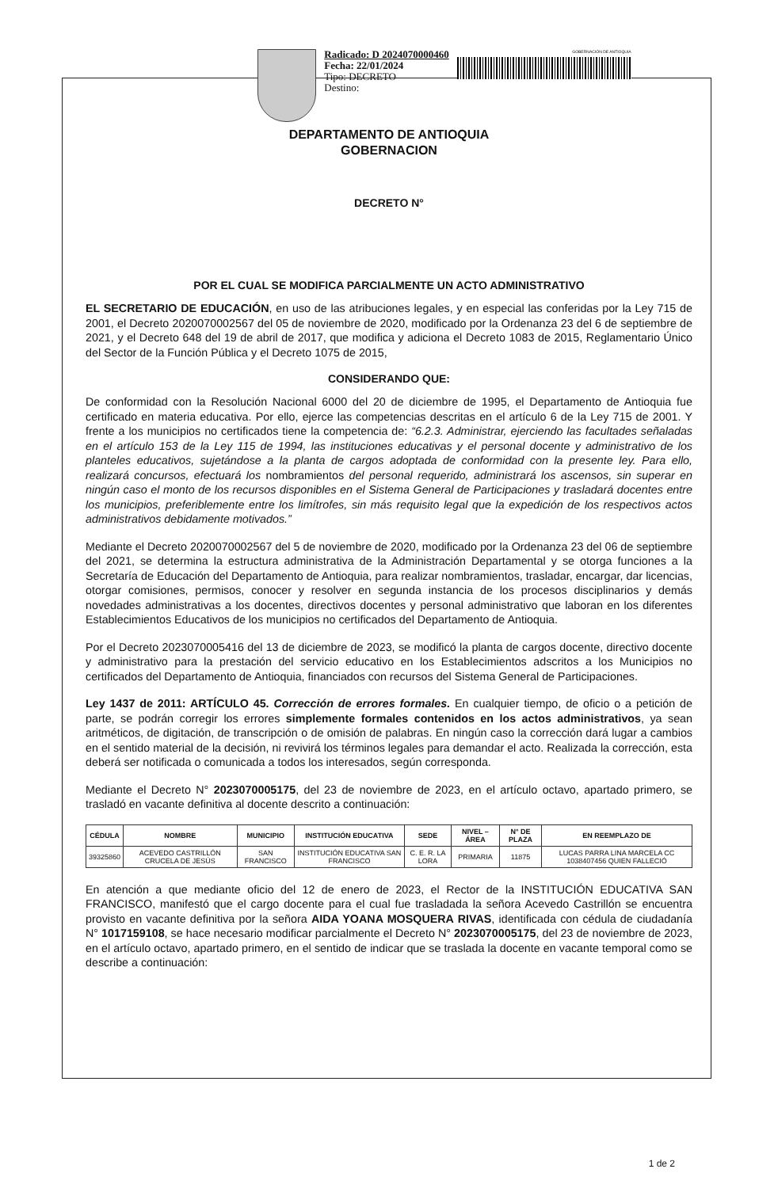Radicado: D 2024070000460
Fecha: 22/01/2024
Tipo: DECRETO
Destino:
GOBERNACIÓN DE ANTIOQUIA
DEPARTAMENTO DE ANTIOQUIA
GOBERNACION
DECRETO N°
POR EL CUAL SE MODIFICA PARCIALMENTE UN ACTO ADMINISTRATIVO
EL SECRETARIO DE EDUCACIÓN, en uso de las atribuciones legales, y en especial las conferidas por la Ley 715 de 2001, el Decreto 2020070002567 del 05 de noviembre de 2020, modificado por la Ordenanza 23 del 6 de septiembre de 2021, y el Decreto 648 del 19 de abril de 2017, que modifica y adiciona el Decreto 1083 de 2015, Reglamentario Único del Sector de la Función Pública y el Decreto 1075 de 2015,
CONSIDERANDO QUE:
De conformidad con la Resolución Nacional 6000 del 20 de diciembre de 1995, el Departamento de Antioquia fue certificado en materia educativa. Por ello, ejerce las competencias descritas en el artículo 6 de la Ley 715 de 2001. Y frente a los municipios no certificados tiene la competencia de: “6.2.3. Administrar, ejerciendo las facultades señaladas en el artículo 153 de la Ley 115 de 1994, las instituciones educativas y el personal docente y administrativo de los planteles educativos, sujetándose a la planta de cargos adoptada de conformidad con la presente ley. Para ello, realizará concursos, efectuará los nombramientos del personal requerido, administrará los ascensos, sin superar en ningún caso el monto de los recursos disponibles en el Sistema General de Participaciones y trasladará docentes entre los municipios, preferiblemente entre los limítrofes, sin más requisito legal que la expedición de los respectivos actos administrativos debidamente motivados.”
Mediante el Decreto 2020070002567 del 5 de noviembre de 2020, modificado por la Ordenanza 23 del 06 de septiembre del 2021, se determina la estructura administrativa de la Administración Departamental y se otorga funciones a la Secretaría de Educación del Departamento de Antioquia, para realizar nombramientos, trasladar, encargar, dar licencias, otorgar comisiones, permisos, conocer y resolver en segunda instancia de los procesos disciplinarios y demás novedades administrativas a los docentes, directivos docentes y personal administrativo que laboran en los diferentes Establecimientos Educativos de los municipios no certificados del Departamento de Antioquia.
Por el Decreto 2023070005416 del 13 de diciembre de 2023, se modificó la planta de cargos docente, directivo docente y administrativo para la prestación del servicio educativo en los Establecimientos adscritos a los Municipios no certificados del Departamento de Antioquia, financiados con recursos del Sistema General de Participaciones.
Ley 1437 de 2011: ARTÍCULO 45. Corrección de errores formales. En cualquier tiempo, de oficio o a petición de parte, se podrán corregir los errores simplemente formales contenidos en los actos administrativos, ya sean aritméticos, de digitación, de transcripción o de omisión de palabras. En ningún caso la corrección dará lugar a cambios en el sentido material de la decisión, ni revivirá los términos legales para demandar el acto. Realizada la corrección, esta deberá ser notificada o comunicada a todos los interesados, según corresponda.
Mediante el Decreto N° 2023070005175, del 23 de noviembre de 2023, en el artículo octavo, apartado primero, se trasladó en vacante definitiva al docente descrito a continuación:
| CÉDULA | NOMBRE | MUNICIPIO | INSTITUCIÓN EDUCATIVA | SEDE | NIVEL – ÁREA | N° DE PLAZA | EN REEMPLAZO DE |
| --- | --- | --- | --- | --- | --- | --- | --- |
| 39325860 | ACEVEDO CASTRILLÓN CRUCELA DE JESÚS | SAN FRANCISCO | INSTITUCIÓN EDUCATIVA SAN FRANCISCO | C. E. R. LA LORA | PRIMARIA | 11875 | LUCAS PARRA LINA MARCELA CC 1038407456 QUIEN FALLECIÓ |
En atención a que mediante oficio del 12 de enero de 2023, el Rector de la INSTITUCIÓN EDUCATIVA SAN FRANCISCO, manifestó que el cargo docente para el cual fue trasladada la señora Acevedo Castrillón se encuentra provisto en vacante definitiva por la señora AIDA YOANA MOSQUERA RIVAS, identificada con cédula de ciudadanía N° 1017159108, se hace necesario modificar parcialmente el Decreto N° 2023070005175, del 23 de noviembre de 2023, en el artículo octavo, apartado primero, en el sentido de indicar que se traslada la docente en vacante temporal como se describe a continuación:
1 de 2